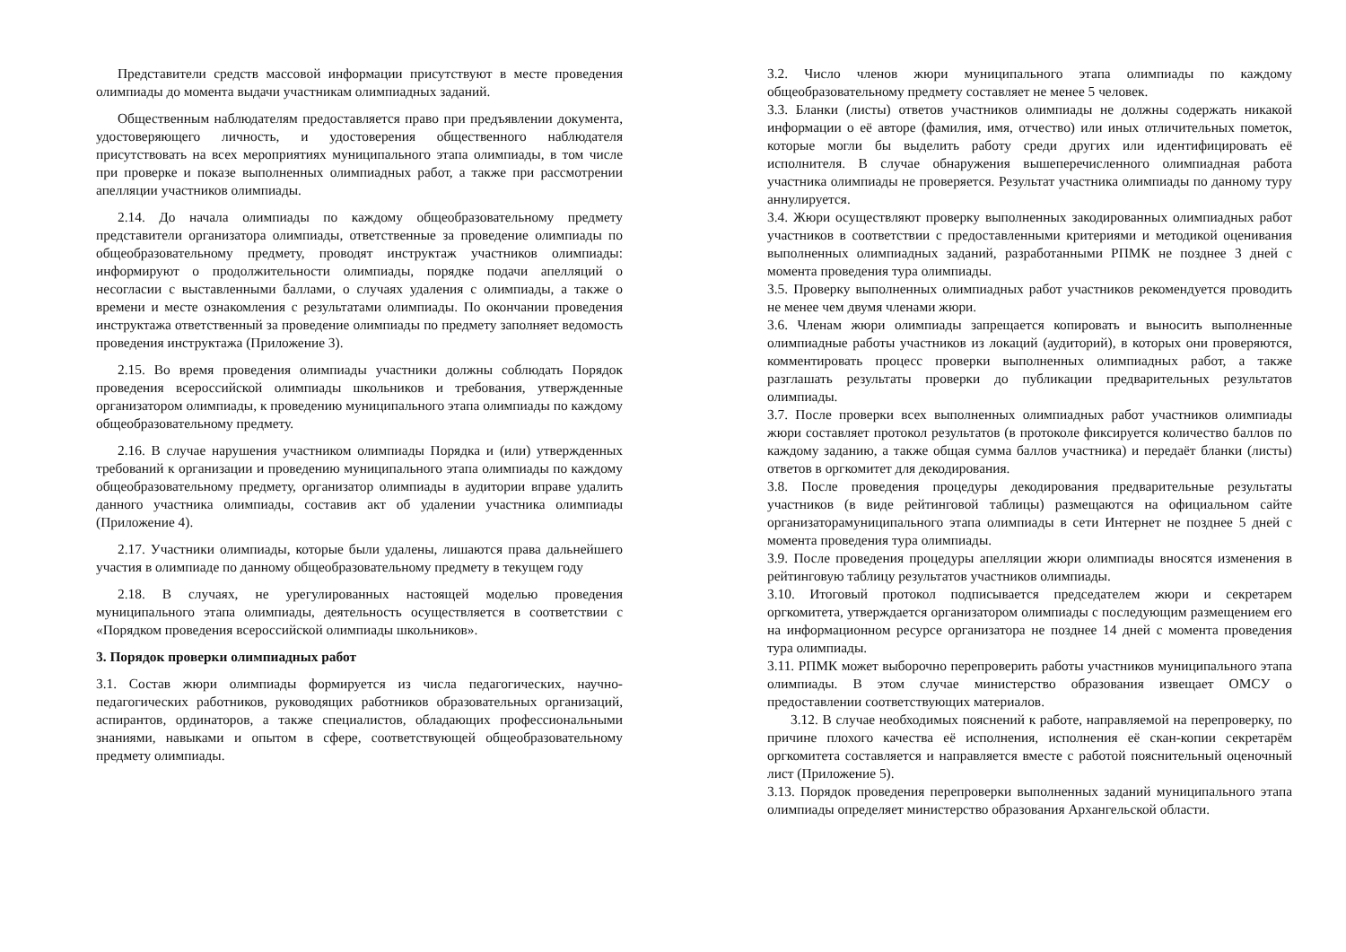Представители средств массовой информации присутствуют в месте проведения олимпиады до момента выдачи участникам олимпиадных заданий.
Общественным наблюдателям предоставляется право при предъявлении документа, удостоверяющего личность, и удостоверения общественного наблюдателя присутствовать на всех мероприятиях муниципального этапа олимпиады, в том числе при проверке и показе выполненных олимпиадных работ, а также при рассмотрении апелляции участников олимпиады.
2.14. До начала олимпиады по каждому общеобразовательному предмету представители организатора олимпиады, ответственные за проведение олимпиады по общеобразовательному предмету, проводят инструктаж участников олимпиады: информируют о продолжительности олимпиады, порядке подачи апелляций о несогласии с выставленными баллами, о случаях удаления с олимпиады, а также о времени и месте ознакомления с результатами олимпиады. По окончании проведения инструктажа ответственный за проведение олимпиады по предмету заполняет ведомость проведения инструктажа (Приложение 3).
2.15. Во время проведения олимпиады участники должны соблюдать Порядок проведения всероссийской олимпиады школьников и требования, утвержденные организатором олимпиады, к проведению муниципального этапа олимпиады по каждому общеобразовательному предмету.
2.16. В случае нарушения участником олимпиады Порядка и (или) утвержденных требований к организации и проведению муниципального этапа олимпиады по каждому общеобразовательному предмету, организатор олимпиады в аудитории вправе удалить данного участника олимпиады, составив акт об удалении участника олимпиады (Приложение 4).
2.17. Участники олимпиады, которые были удалены, лишаются права дальнейшего участия в олимпиаде по данному общеобразовательному предмету в текущем году
2.18. В случаях, не урегулированных настоящей моделью проведения муниципального этапа олимпиады, деятельность осуществляется в соответствии с «Порядком проведения всероссийской олимпиады школьников».
3. Порядок проверки олимпиадных работ
3.1. Состав жюри олимпиады формируется из числа педагогических, научно-педагогических работников, руководящих работников образовательных организаций, аспирантов, ординаторов, а также специалистов, обладающих профессиональными знаниями, навыками и опытом в сфере, соответствующей общеобразовательному предмету олимпиады.
3.2. Число членов жюри муниципального этапа олимпиады по каждому общеобразовательному предмету составляет не менее 5 человек.
3.3. Бланки (листы) ответов участников олимпиады не должны содержать никакой информации о её авторе (фамилия, имя, отчество) или иных отличительных пометок, которые могли бы выделить работу среди других или идентифицировать её исполнителя. В случае обнаружения вышеперечисленного олимпиадная работа участника олимпиады не проверяется. Результат участника олимпиады по данному туру аннулируется.
3.4. Жюри осуществляют проверку выполненных закодированных олимпиадных работ участников в соответствии с предоставленными критериями и методикой оценивания выполненных олимпиадных заданий, разработанными РПМК не позднее 3 дней с момента проведения тура олимпиады.
3.5. Проверку выполненных олимпиадных работ участников рекомендуется проводить не менее чем двумя членами жюри.
3.6. Членам жюри олимпиады запрещается копировать и выносить выполненные олимпиадные работы участников из локаций (аудиторий), в которых они проверяются, комментировать процесс проверки выполненных олимпиадных работ, а также разглашать результаты проверки до публикации предварительных результатов олимпиады.
3.7. После проверки всех выполненных олимпиадных работ участников олимпиады жюри составляет протокол результатов (в протоколе фиксируется количество баллов по каждому заданию, а также общая сумма баллов участника) и передаёт бланки (листы) ответов в оргкомитет для декодирования.
3.8. После проведения процедуры декодирования предварительные результаты участников (в виде рейтинговой таблицы) размещаются на официальном сайте организаторамуниципального этапа олимпиады в сети Интернет не позднее 5 дней с момента проведения тура олимпиады.
3.9. После проведения процедуры апелляции жюри олимпиады вносятся изменения в рейтинговую таблицу результатов участников олимпиады.
3.10. Итоговый протокол подписывается председателем жюри и секретарем оргкомитета, утверждается организатором олимпиады с последующим размещением его на информационном ресурсе организатора не позднее 14 дней с момента проведения тура олимпиады.
3.11. РПМК может выборочно перепроверить работы участников муниципального этапа олимпиады. В этом случае министерство образования извещает ОМСУ о предоставлении соответствующих материалов.
3.12. В случае необходимых пояснений к работе, направляемой на перепроверку, по причине плохого качества её исполнения, исполнения её скан-копии секретарём оргкомитета составляется и направляется вместе с работой пояснительный оценочный лист (Приложение 5).
3.13. Порядок проведения перепроверки выполненных заданий муниципального этапа олимпиады определяет министерство образования Архангельской области.